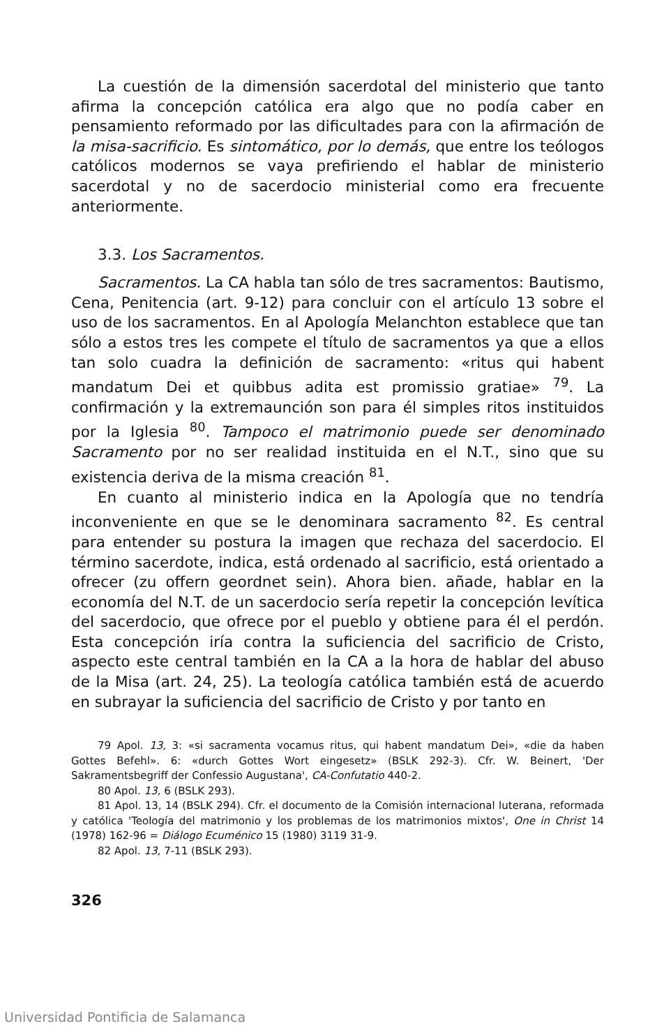La cuestión de la dimensión sacerdotal del ministerio que tanto afirma la concepción católica era algo que no podía caber en pensamiento reformado por las dificultades para con la afirmación de la misa-sacrificio. Es sintomático, por lo demás, que entre los teólogos católicos modernos se vaya prefiriendo el hablar de ministerio sacerdotal y no de sacerdocio ministerial como era frecuente anteriormente.
3.3. Los Sacramentos.
Sacramentos. La CA habla tan sólo de tres sacramentos: Bautismo, Cena, Penitencia (art. 9-12) para concluir con el artículo 13 sobre el uso de los sacramentos. En al Apología Melanchton establece que tan sólo a estos tres les compete el título de sacramentos ya que a ellos tan solo cuadra la definición de sacramento: «ritus qui habent mandatum Dei et quibbus adita est promissio gratiae» <sup>79</sup>. La confirmación y la extremaunción son para él simples ritos instituidos por la Iglesia <sup>80</sup>. Tampoco el matrimonio puede ser denominado Sacramento por no ser realidad instituida en el N.T., sino que su existencia deriva de la misma creación <sup>81</sup>.
En cuanto al ministerio indica en la Apología que no tendría inconveniente en que se le denominara sacramento <sup>82</sup>. Es central para entender su postura la imagen que rechaza del sacerdocio. El término sacerdote, indica, está ordenado al sacrificio, está orientado a ofrecer (zu offern geordnet sein). Ahora bien. añade, hablar en la economía del N.T. de un sacerdocio sería repetir la concepción levítica del sacerdocio, que ofrece por el pueblo y obtiene para él el perdón. Esta concepción iría contra la suficiencia del sacrificio de Cristo, aspecto este central también en la CA a la hora de hablar del abuso de la Misa (art. 24, 25). La teología católica también está de acuerdo en subrayar la suficiencia del sacrificio de Cristo y por tanto en
79 Apol. 13, 3: «si sacramenta vocamus ritus, qui habent mandatum Dei», «die da haben Gottes Befehl». 6: «durch Gottes Wort eingesetz» (BSLK 292-3). Cfr. W. Beinert, 'Der Sakramentsbegriff der Confessio Augustana', CA-Confutatio 440-2.
80 Apol. 13, 6 (BSLK 293).
81 Apol. 13, 14 (BSLK 294). Cfr. el documento de la Comisión internacional luterana, reformada y católica 'Teología del matrimonio y los problemas de los matrimonios mixtos', One in Christ 14 (1978) 162-96 = Diálogo Ecuménico 15 (1980) 3119 31-9.
82 Apol. 13, 7-11 (BSLK 293).
326
Universidad Pontificia de Salamanca